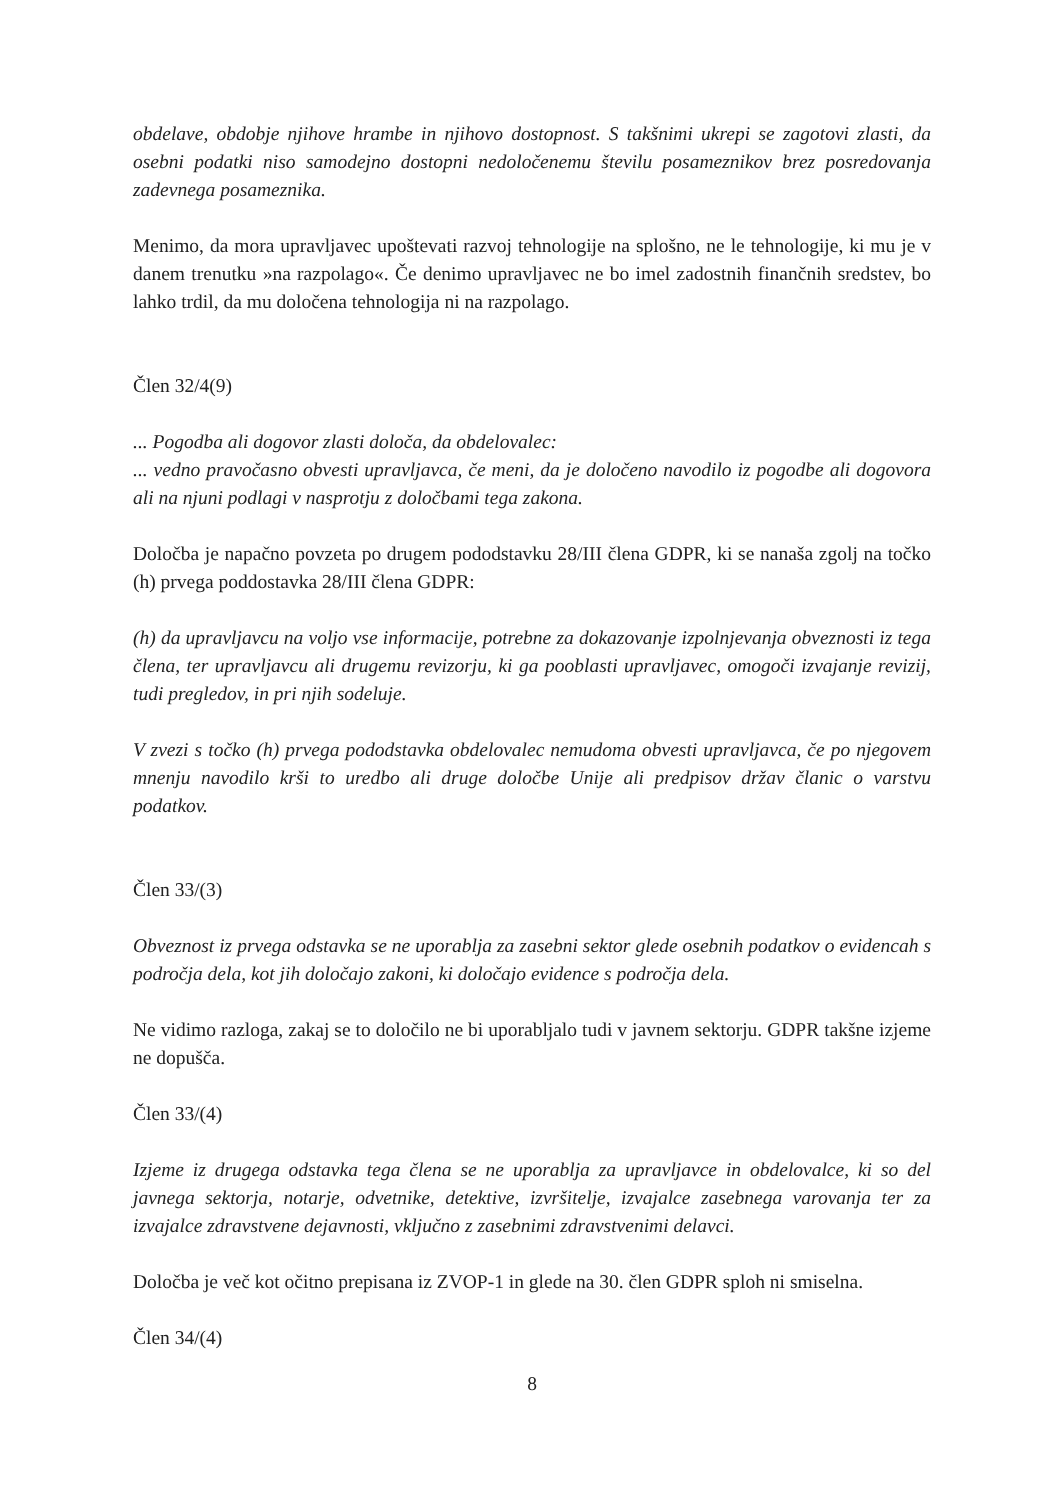obdelave, obdobje njihove hrambe in njihovo dostopnost. S takšnimi ukrepi se zagotovi zlasti, da osebni podatki niso samodejno dostopni nedoločenemu številu posameznikov brez posredovanja zadevnega posameznika.
Menimo, da mora upravljavec upoštevati razvoj tehnologije na splošno, ne le tehnologije, ki mu je v danem trenutku »na razpolago«. Če denimo upravljavec ne bo imel zadostnih finančnih sredstev, bo lahko trdil, da mu določena tehnologija ni na razpolago.
Člen 32/4(9)
... Pogodba ali dogovor zlasti določa, da obdelovalec:
... vedno pravočasno obvesti upravljavca, če meni, da je določeno navodilo iz pogodbe ali dogovora ali na njuni podlagi v nasprotju z določbami tega zakona.
Določba je napačno povzeta po drugem pododstavku 28/III člena GDPR, ki se nanaša zgolj na točko (h) prvega poddostavka 28/III člena GDPR:
(h) da upravljavcu na voljo vse informacije, potrebne za dokazovanje izpolnjevanja obveznosti iz tega člena, ter upravljavcu ali drugemu revizorju, ki ga pooblasti upravljavec, omogoči izvajanje revizij, tudi pregledov, in pri njih sodeluje.
V zvezi s točko (h) prvega pododstavka obdelovalec nemudoma obvesti upravljavca, če po njegovem mnenju navodilo krši to uredbo ali druge določbe Unije ali predpisov držav članic o varstvu podatkov.
Člen 33/(3)
Obveznost iz prvega odstavka se ne uporablja za zasebni sektor glede osebnih podatkov o evidencah s področja dela, kot jih določajo zakoni, ki določajo evidence s področja dela.
Ne vidimo razloga, zakaj se to določilo ne bi uporabljalo tudi v javnem sektorju. GDPR takšne izjeme ne dopušča.
Člen 33/(4)
Izjeme iz drugega odstavka tega člena se ne uporablja za upravljavce in obdelovalce, ki so del javnega sektorja, notarje, odvetnike, detektive, izvršitelje, izvajalce zasebnega varovanja ter za izvajalce zdravstvene dejavnosti, vključno z zasebnimi zdravstvenimi delavci.
Določba je več kot očitno prepisana iz ZVOP-1 in glede na 30. člen GDPR sploh ni smiselna.
Člen 34/(4)
8